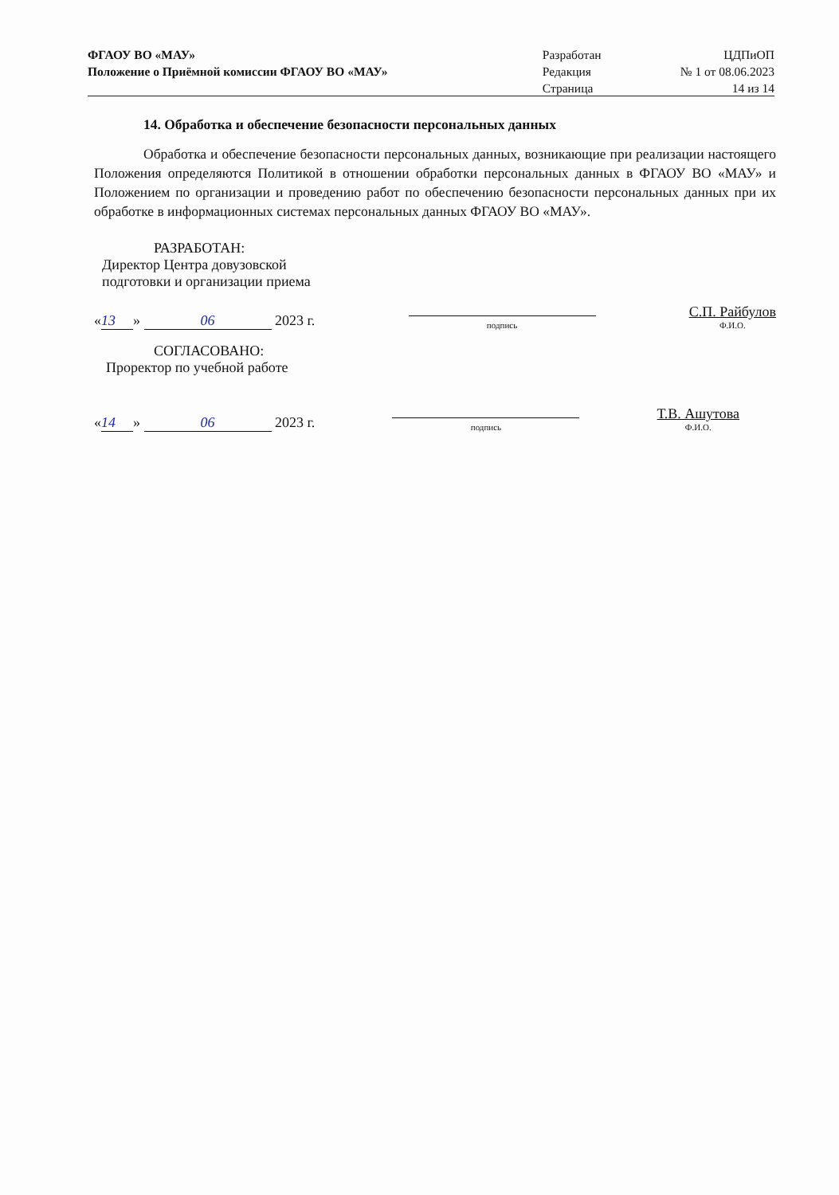| ФГАОУ ВО «МАУ» | Разработан | ЦДПиОП |
| Положение о Приёмной комиссии ФГАОУ ВО «МАУ» | Редакция | № 1 от 08.06.2023 |
| | Страница | 14 из 14 |
14. Обработка и обеспечение безопасности персональных данных
Обработка и обеспечение безопасности персональных данных, возникающие при реализации настоящего Положения определяются Политикой в отношении обработки персональных данных в ФГАОУ ВО «МАУ» и Положением по организации и проведению работ по обеспечению безопасности персональных данных при их обработке в информационных системах персональных данных ФГАОУ ВО «МАУ».
РАЗРАБОТАН:
Директор Центра довузовской
подготовки и организации приема
« 13 » 06 2023 г.
подпись
С.П. Райбулов
Ф.И.О.
СОГЛАСОВАНО:
Проректор по учебной работе
« 14 » 06 2023 г.
подпись
Т.В. Ашутова
Ф.И.О.